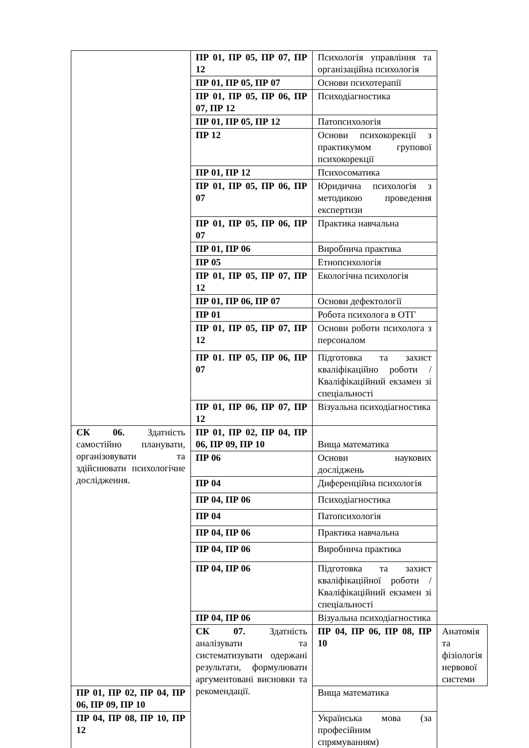| | ПР 01, ПР 05, ПР 07, ПР 12 | Психологія управління та організаційна психологія | |
| | ПР 01, ПР 05, ПР 07 | Основи психотерапії | |
| | ПР 01, ПР 05, ПР 06, ПР 07, ПР 12 | Психодіагностика | |
| | ПР 01, ПР 05, ПР 12 | Патопсихологія | |
| | ПР 12 | Основи психокорекції з практикумом групової психокорекції | |
| | ПР 01, ПР 12 | Психосоматика | |
| | ПР 01, ПР 05, ПР 06, ПР 07 | Юридична психологія з методикою проведення експертизи | |
| | ПР 01, ПР 05, ПР 06, ПР 07 | Практика навчальна | |
| | ПР 01, ПР 06 | Виробнича практика | |
| | ПР 05 | Етнопсихологія | |
| | ПР 01, ПР 05, ПР 07, ПР 12 | Екологічна психологія | |
| | ПР 01, ПР 06, ПР 07 | Основи дефектології | |
| | ПР 01 | Робота психолога в ОТГ | |
| | ПР 01, ПР 05, ПР 07, ПР 12 | Основи роботи психолога з персоналом | |
| | ПР 01. ПР 05, ПР 06, ПР 07 | Підготовка та захист кваліфікаційно роботи / Кваліфікаційний екзамен зі спеціальності | |
| | ПР 01, ПР 06, ПР 07, ПР 12 | Візуальна психодіагностика | |
| СК 06. Здатність самостійно планувати, організовувати та здійснювати психологічне дослідження. | ПР 01, ПР 02, ПР 04, ПР 06, ПР 09, ПР 10 | Вища математика | |
| | ПР 06 | Основи наукових досліджень | |
| | ПР 04 | Диференційна психологія | |
| | ПР 04, ПР 06 | Психодіагностика | |
| | ПР 04 | Патопсихологія | |
| | ПР 04, ПР 06 | Практика навчальна | |
| | ПР 04, ПР 06 | Виробнича практика | |
| | ПР 04, ПР 06 | Підготовка та захист кваліфікаційної роботи / Кваліфікаційний екзамен зі спеціальності | |
| | ПР 04, ПР 06 | Візуальна психодіагностика | |
| | СК 07. Здатність аналізувати та систематизувати одержані результати, формулювати аргументовані висновки та рекомендації. | ПР 04, ПР 06, ПР 08, ПР 10 | Анатомія та фізіологія нервової системи |
| ПР 01, ПР 02, ПР 04, ПР 06, ПР 09, ПР 10 | | Вища математика | |
| ПР 04, ПР 08, ПР 10, ПР 12 | | Українська мова (за професійним спрямуванням) | |